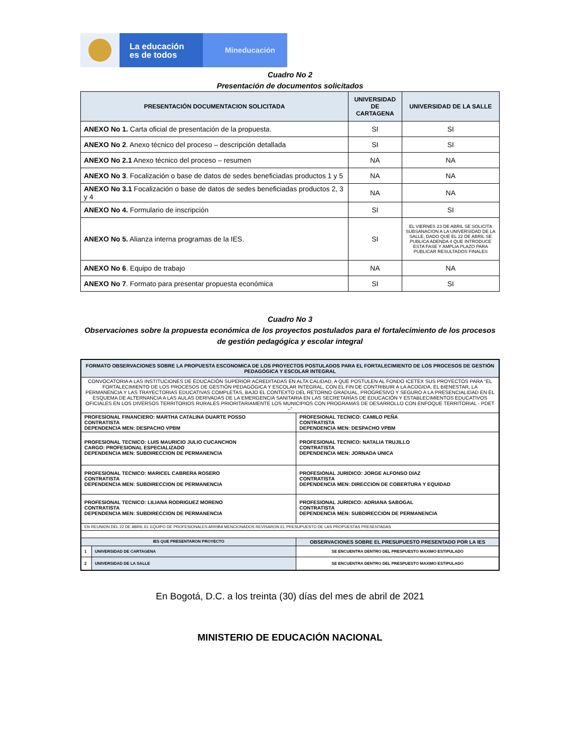La educación
es de todos
Mineducación
Cuadro No 2
Presentación de documentos solicitados
| PRESENTACIÓN DOCUMENTACION SOLICITADA | UNIVERSIDAD DE CARTAGENA | UNIVERSIDAD DE LA SALLE |
| --- | --- | --- |
| ANEXO No 1. Carta oficial de presentación de la propuesta. | SI | SI |
| ANEXO No 2 . Anexo técnico del proceso – descripción detallada | SI | SI |
| ANEXO No 2.1 Anexo técnico del proceso – resumen | NA | NA |
| ANEXO No 3 . Focalización o base de datos de sedes beneficiadas productos 1 y 5 | NA | NA |
| ANEXO No 3.1 Focalización o base de datos de sedes beneficiadas productos 2, 3 y 4 | NA | NA |
| ANEXO No 4. Formulario de inscripción | SI | SI |
| ANEXO No 5. Alianza interna programas de la IES. | SI | EL VIERNES 23 DE ABRIL SE SOLICITA SUBSANACION A LA UNIVERSIDAD DE LA SALLE, DADO QUE EL 22 DE ABRIL SE PUBLICA ADENDA 4 QUE INTRODUCE ESTA FASE Y AMPLIA PLAZO PARA PUBLICAR RESULTADOS FINALES |
| ANEXO No 6 . Equipo de trabajo | NA | NA |
| ANEXO No 7 . Formato para presentar propuesta económica | SI | SI |
Cuadro No 3
Observaciones sobre la propuesta económica de los proyectos postulados para el fortalecimiento de los procesos de gestión pedagógica y escolar integral
| FORMATO OBSERVACIONES SOBRE LA PROPUESTA ESCONOMICA DE LOS PROYECTOS POSTULADOS PARA EL FORTALECIMIENTO DE LOS PROCESOS DE GESTIÓN PEDAGÓGICA Y ESCOLAR INTEGRAL | | |
| CONVOCATORIA A LAS INSTITUCIONES DE EDUCACIÓN SUPERIOR ACREDITADAS EN ALTA CALIDAD, A QUE POSTULEN AL FONDO ICETEX SUS PROYECTOS PARA “EL FORTALECIMIENTO DE LOS PROCESOS DE GESTIÓN PEDAGÓGICA Y ESCOLAR INTEGRAL, CON EL FIN DE CONTRIBUIR A LA ACOGIDA, EL BIENESTAR, LA PERMANENCIA Y LAS TRAYECTORIAS EDUCATIVAS COMPLETAS, BAJO EL CONTEXTO DEL RETORNO GRADUAL, PROGRESIVO Y SEGURO A LA PRESENCIALIDAD EN EL ESQUEMA DE ALTERNANCIA A LAS AULAS DERIVADAS DE LA EMERGENCIA SANITARIA EN LAS SECRETARÍAS DE EDUCACIÓN Y ESTABLECIMIENTOS EDUCATIVOS OFICIALES EN LOS DIVERSOS TERRITORIOS RURALES PRIORITARIAMENTE LOS MUNICIPIOS CON PROGRAMAS DE DESARROLLO CON ENFOQUE TERRITORIAL - PDET –“ | | |
| PROFESIONAL FINANCIERO: MARTHA CATALINA DUARTE POSSO CONTRATISTA DEPENDENCIA MEN: DESPACHO VPBM | | PROFESIONAL TECNICO: CAMILO PEÑA CONTRATISTA DEPENDENCIA MEN: DESPACHO VPBM |
| PROFESIONAL TECNICO: LUIS MAURICIO JULIO CUCANCHON CARGO: PROFESIONAL ESPECIALIZADO DEPENDENCIA MEN: SUBDIRECCION DE PERMANENCIA | | PROFESIONAL TECNICO: NATALIA TRUJILLO CONTRATISTA DEPENDENCIA MEN: JORNADA UNICA |
| PROFESIONAL TECNICO: MARICEL CABRERA ROSERO CONTRATISTA DEPENDENCIA MEN: SUBDIRECCION DE PERMANENCIA | | PROFESIONAL JURIDICO: JORGE ALFONSO DIAZ CONTRATISTA DEPENDENCIA MEN: DIRECCION DE COBERTURA Y EQUIDAD |
| PROFESIONAL TECNICO: LILIANA RODRIGUEZ MORENO CONTRATISTA DEPENDENCIA MEN: SUBDIRECCION DE PERMANENCIA | | PROFESIONAL JURIDICO: ADRIANA SABOGAL CONTRATISTA DEPENDENCIA MEN: SUBDIRECCION DE PERMANENCIA |
| EN REUNION DEL 22 DE ABRIL EL EQUIPO DE PROFESIONALES ARRIBA MENCIONADOS REVISARON EL PRESUPUESTO DE LAS PROPUESTAS PRESENTADAS | | |
| IES QUE PRESENTARON PROYECTO | | OBSERVACIONES SOBRE EL PRESUPUESTO PRESENTADO POR LA IES |
| 1 | UNIVERSIDAD DE CARTAGENA | SE ENCUENTRA DENTRO DEL PRESPUESTO MAXIMO ESTIPULADO |
| 2 | UNIVERSIDAD DE LA SALLE | SE ENCUENTRA DENTRO DEL PRESPUESTO MAXIMO ESTIPULADO |
En Bogotá, D.C. a los treinta (30) días del mes de abril de 2021
MINISTERIO DE EDUCACIÓN NACIONAL